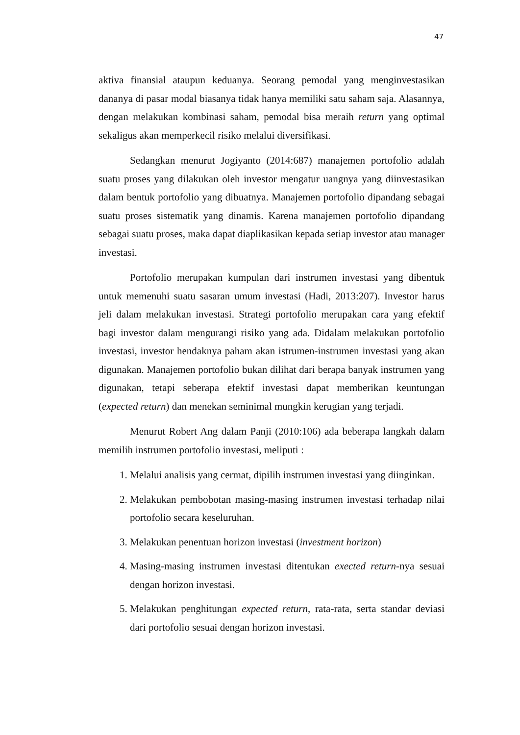47
aktiva finansial ataupun keduanya. Seorang pemodal yang menginvestasikan dananya di pasar modal biasanya tidak hanya memiliki satu saham saja. Alasannya, dengan melakukan kombinasi saham, pemodal bisa meraih return yang optimal sekaligus akan memperkecil risiko melalui diversifikasi.
Sedangkan menurut Jogiyanto (2014:687) manajemen portofolio adalah suatu proses yang dilakukan oleh investor mengatur uangnya yang diinvestasikan dalam bentuk portofolio yang dibuatnya. Manajemen portofolio dipandang sebagai suatu proses sistematik yang dinamis. Karena manajemen portofolio dipandang sebagai suatu proses, maka dapat diaplikasikan kepada setiap investor atau manager investasi.
Portofolio merupakan kumpulan dari instrumen investasi yang dibentuk untuk memenuhi suatu sasaran umum investasi (Hadi, 2013:207). Investor harus jeli dalam melakukan investasi. Strategi portofolio merupakan cara yang efektif bagi investor dalam mengurangi risiko yang ada. Didalam melakukan portofolio investasi, investor hendaknya paham akan istrumen-instrumen investasi yang akan digunakan. Manajemen portofolio bukan dilihat dari berapa banyak instrumen yang digunakan, tetapi seberapa efektif investasi dapat memberikan keuntungan (expected return) dan menekan seminimal mungkin kerugian yang terjadi.
Menurut Robert Ang dalam Panji (2010:106) ada beberapa langkah dalam memilih instrumen portofolio investasi, meliputi :
1. Melalui analisis yang cermat, dipilih instrumen investasi yang diinginkan.
2. Melakukan pembobotan masing-masing instrumen investasi terhadap nilai portofolio secara keseluruhan.
3. Melakukan penentuan horizon investasi (investment horizon)
4. Masing-masing instrumen investasi ditentukan exected return-nya sesuai dengan horizon investasi.
5. Melakukan penghitungan expected return, rata-rata, serta standar deviasi dari portofolio sesuai dengan horizon investasi.